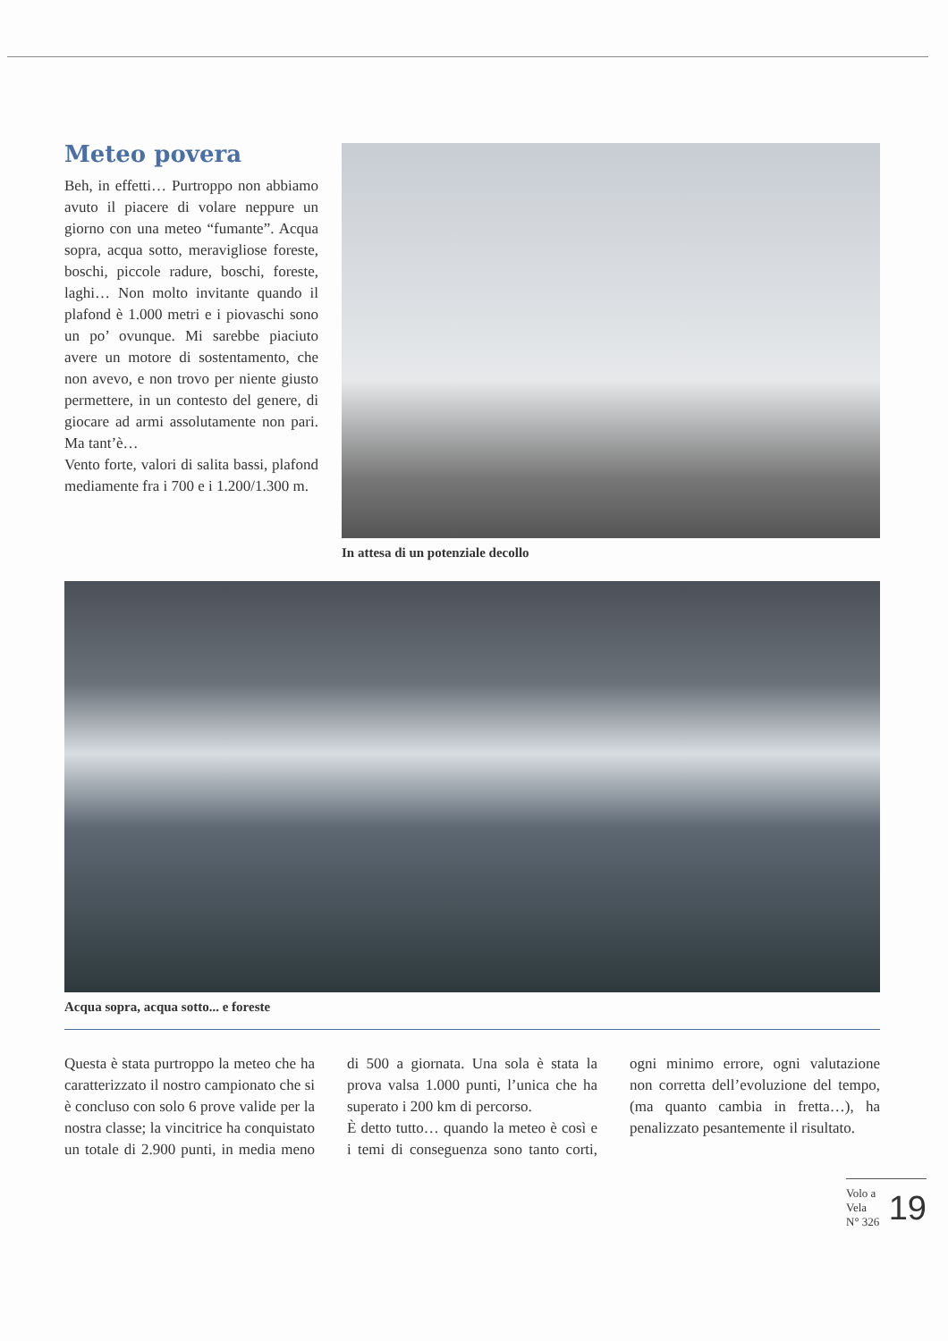Meteo povera
Beh, in effetti… Purtroppo non abbiamo avuto il piacere di volare neppure un giorno con una meteo “fumante”. Acqua sopra, acqua sotto, meravigliose foreste, boschi, piccole radure, boschi, foreste, laghi… Non molto invitante quando il plafond è 1.000 metri e i piovaschi sono un po’ ovunque. Mi sarebbe piaciuto avere un motore di sostentamento, che non avevo, e non trovo per niente giusto permettere, in un contesto del genere, di giocare ad armi assolutamente non pari. Ma tant’è…
Vento forte, valori di salita bassi, plafond mediamente fra i 700 e i 1.200/1.300 m.
In attesa di un potenziale decollo
Acqua sopra, acqua sotto... e foreste
Questa è stata purtroppo la meteo che ha caratterizzato il nostro campionato che si è concluso con solo 6 prove valide per la nostra classe; la vincitrice ha conquistato un totale di 2.900 punti, in media meno di 500 a giornata. Una sola è stata la prova valsa 1.000 punti, l’unica che ha superato i 200 km di percorso.
È detto tutto… quando la meteo è così e i temi di conseguenza sono tanto corti, ogni minimo errore, ogni valutazione non corretta dell’evoluzione del tempo, (ma quanto cambia in fretta…), ha penalizzato pesantemente il risultato.
Volo a Vela
N° 326
19